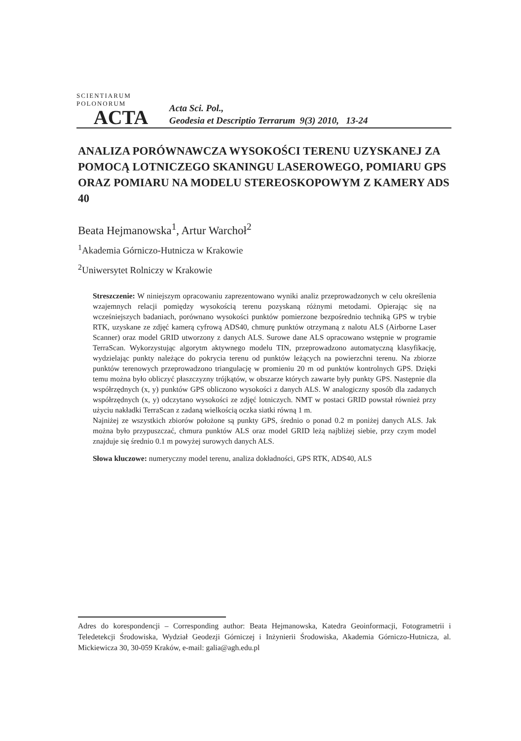SCIENTIARUM POLONORUM
ACTA
Acta Sci. Pol.,
Geodesia et Descriptio Terrarum 9(3) 2010, 13-24
ANALIZA PORÓWNAWCZA WYSOKOŚCI TERENU UZYSKANEJ ZA POMOCĄ LOTNICZEGO SKANINGU LASEROWEGO, POMIARU GPS ORAZ POMIARU NA MODELU STEREOSKOPOWYM Z KAMERY ADS 40
Beata Hejmanowska<sup>1</sup>, Artur Warchoł<sup>2</sup>
<sup>1</sup> Akademia Górniczo-Hutnicza w Krakowie
<sup>2</sup> Uniwersytet Rolniczy w Krakowie
Streszczenie: W niniejszym opracowaniu zaprezentowano wyniki analiz przeprowadzonych w celu określenia wzajemnych relacji pomiędzy wysokością terenu pozyskaną różnymi metodami. Opierając się na wcześniejszych badaniach, porównano wysokości punktów pomierzone bezpośrednio techniką GPS w trybie RTK, uzyskane ze zdjęć kamerą cyfrową ADS40, chmurę punktów otrzymaną z nalotu ALS (Airborne Laser Scanner) oraz model GRID utworzony z danych ALS. Surowe dane ALS opracowano wstępnie w programie TerraScan. Wykorzystując algorytm aktywnego modelu TIN, przeprowadzono automatyczną klasyfikację, wydzielając punkty należące do pokrycia terenu od punktów leżących na powierzchni terenu. Na zbiorze punktów terenowych przeprowadzono triangulację w promieniu 20 m od punktów kontrolnych GPS. Dzięki temu można było obliczyć płaszczyzny trójkątów, w obszarze których zawarte były punkty GPS. Następnie dla współrzędnych (x, y) punktów GPS obliczono wysokości z danych ALS. W analogiczny sposób dla zadanych współrzędnych (x, y) odczytano wysokości ze zdjęć lotniczych. NMT w postaci GRID powstał również przy użyciu nakładki TerraScan z zadaną wielkością oczka siatki równą 1 m.
Najniżej ze wszystkich zbiorów położone są punkty GPS, średnio o ponad 0.2 m poniżej danych ALS. Jak można było przypuszczać, chmura punktów ALS oraz model GRID leżą najbliżej siebie, przy czym model znajduje się średnio 0.1 m powyżej surowych danych ALS.
Słowa kluczowe: numeryczny model terenu, analiza dokładności, GPS RTK, ADS40, ALS
Adres do korespondencji – Corresponding author: Beata Hejmanowska, Katedra Geoinformacji, Fotogrametrii i Teledetekcji Środowiska, Wydział Geodezji Górniczej i Inżynierii Środowiska, Akademia Górniczo-Hutnicza, al. Mickiewicza 30, 30-059 Kraków, e-mail: galia@agh.edu.pl